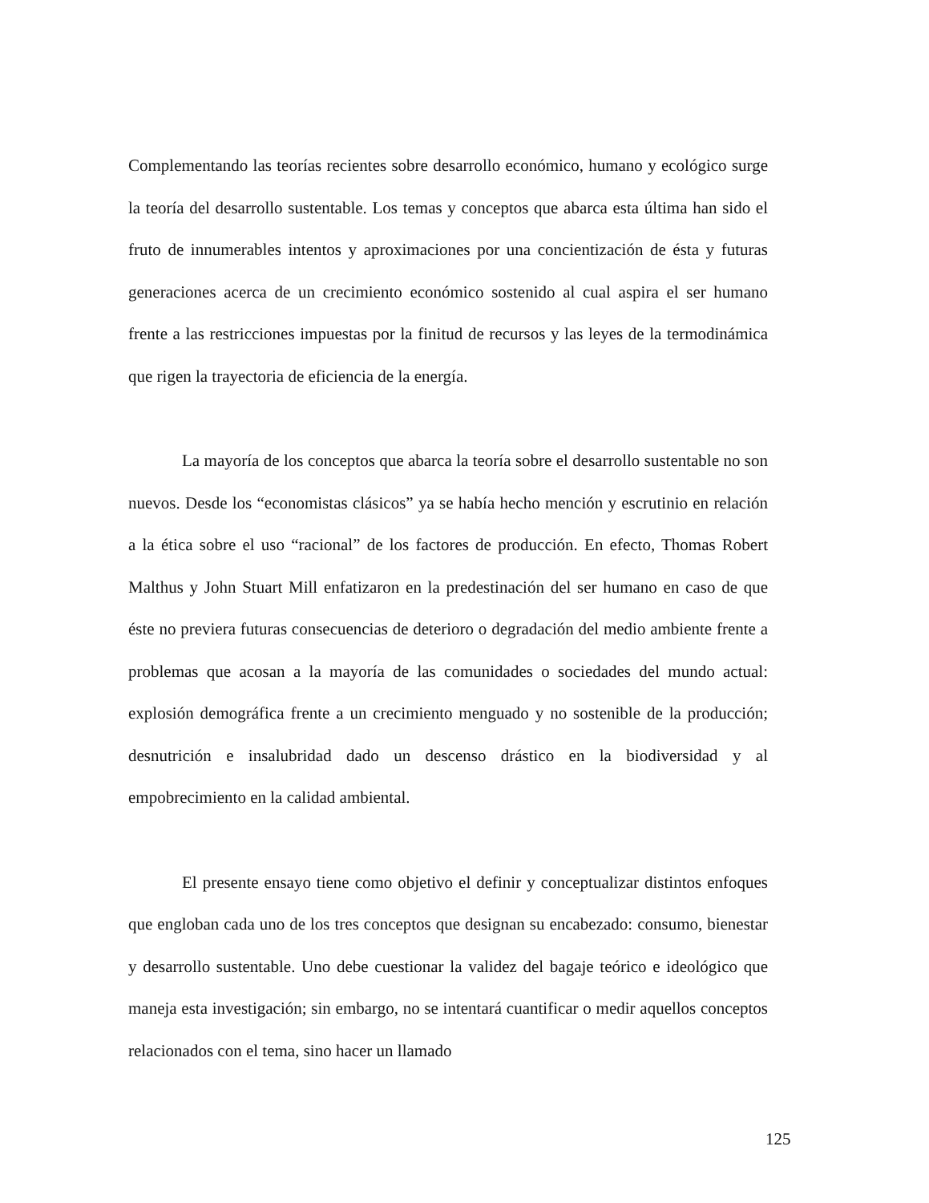Complementando las teorías recientes sobre desarrollo económico, humano y ecológico surge la teoría del desarrollo sustentable. Los temas y conceptos que abarca esta última han sido el fruto de innumerables intentos y aproximaciones por una concientización de ésta y futuras generaciones acerca de un crecimiento económico sostenido al cual aspira el ser humano frente a las restricciones impuestas por la finitud de recursos y las leyes de la termodinámica que rigen la trayectoria de eficiencia de la energía.
La mayoría de los conceptos que abarca la teoría sobre el desarrollo sustentable no son nuevos. Desde los “economistas clásicos” ya se había hecho mención y escrutinio en relación a la ética sobre el uso “racional” de los factores de producción. En efecto, Thomas Robert Malthus y John Stuart Mill enfatizaron en la predestinación del ser humano en caso de que éste no previera futuras consecuencias de deterioro o degradación del medio ambiente frente a problemas que acosan a la mayoría de las comunidades o sociedades del mundo actual: explosión demográfica frente a un crecimiento menguado y no sostenible de la producción; desnutrición e insalubridad dado un descenso drástico en la biodiversidad y al empobrecimiento en la calidad ambiental.
El presente ensayo tiene como objetivo el definir y conceptualizar distintos enfoques que engloban cada uno de los tres conceptos que designan su encabezado: consumo, bienestar y desarrollo sustentable. Uno debe cuestionar la validez del bagaje teórico e ideológico que maneja esta investigación; sin embargo, no se intentará cuantificar o medir aquellos conceptos relacionados con el tema, sino hacer un llamado
125